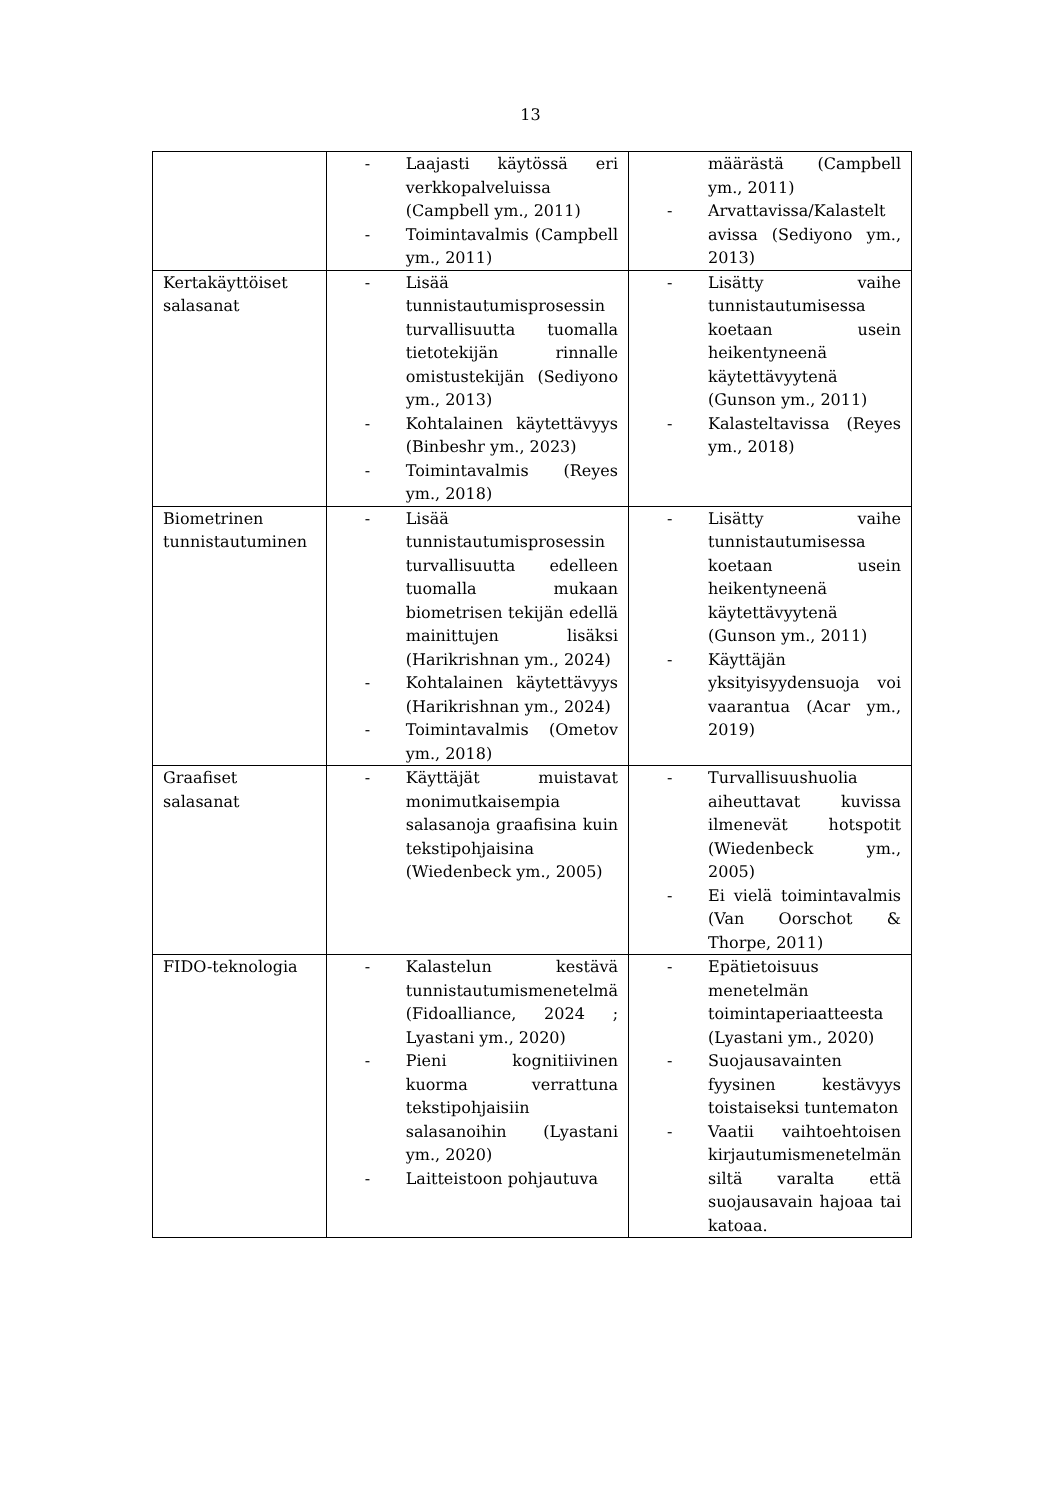13
| | - Laajasti käytössä eri verkkopalveluissa (Campbell ym., 2011) - Toimintavalmis (Campbell ym., 2011) | määrästä (Campbell ym., 2011) - Arvattavissa/Kalastelt avissa (Sediyono ym., 2013) |
| Kertakäyttöiset salasanat | - Lisää tunnistautumisprosessin turvallisuutta tuomalla tietotekijän rinnalle omistustekijän (Sediyono ym., 2013) - Kohtalainen käytettävyys (Binbeshr ym., 2023) - Toimintavalmis (Reyes ym., 2018) | - Lisätty vaihe tunnistautumisessa koetaan usein heikentyneenä käytettävyytenä (Gunson ym., 2011) - Kalasteltavissa (Reyes ym., 2018) |
| Biometrinen tunnistautuminen | - Lisää tunnistautumisprosessin turvallisuutta edelleen tuomalla mukaan biometrisen tekijän edellä mainittujen lisäksi (Harikrishnan ym., 2024) - Kohtalainen käytettävyys (Harikrishnan ym., 2024) - Toimintavalmis (Ometov ym., 2018) | - Lisätty vaihe tunnistautumisessa koetaan usein heikentyneenä käytettävyytenä (Gunson ym., 2011) - Käyttäjän yksityisyydensuoja voi vaarantua (Acar ym., 2019) |
| Graafiset salasanat | - Käyttäjät muistavat monimutkaisempia salasanoja graafisina kuin tekstipohjaisina (Wiedenbeck ym., 2005) | - Turvallisuushuolia aiheuttavat kuvissa ilmenevät hotspotit (Wiedenbeck ym., 2005) - Ei vielä toimintavalmis (Van Oorschot & Thorpe, 2011) |
| FIDO-teknologia | - Kalastelun kestävä tunnistautumismenetelmä (Fidoalliance, 2024 ; Lyastani ym., 2020) - Pieni kognitiivinen kuorma verrattuna tekstipohjaisiin salasanoihin (Lyastani ym., 2020) - Laitteistoon pohjautuva | - Epätietoisuus menetelmän toimintaperiaatteesta (Lyastani ym., 2020) - Suojausavainten fyysinen kestävyys toistaiseksi tuntematon - Vaatii vaihtoehtoisen kirjautumismenetelmän siltä varalta että suojausavain hajoaa tai katoaa. |